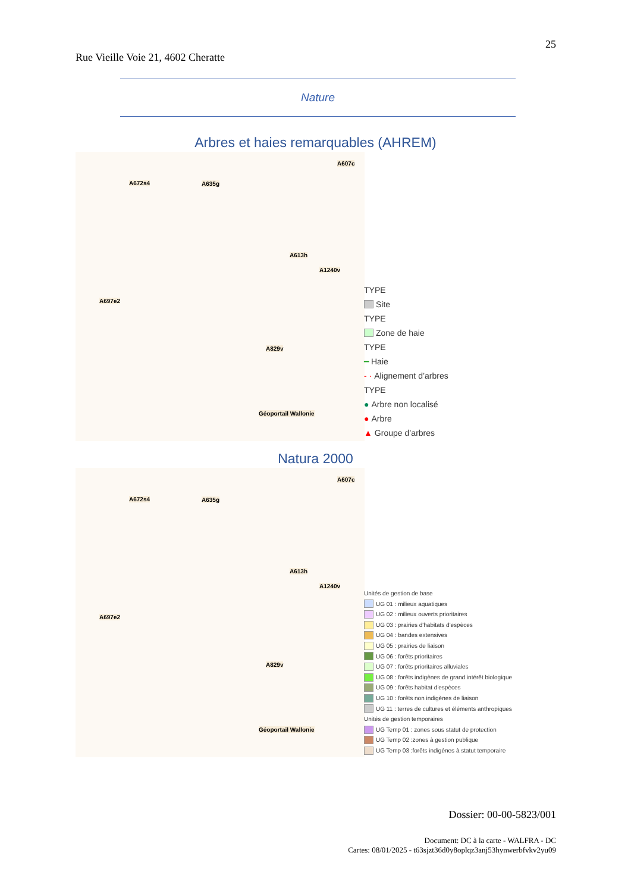25
Rue Vieille Voie 21, 4602 Cheratte
Nature
Arbres et haies remarquables (AHREM)
A672s4 A635g
A607c
A613h
A1240v
A697e2
A829v
Géoportail Wallonie
TYPE
Site
TYPE
Zone de haie
TYPE
━ Haie
- · Alignement d’arbres
TYPE
● Arbre non localisé
● Arbre
▲ Groupe d’arbres
Natura 2000
A672s4 A635g
A607c
A613h
A1240v
A697e2
A829v
Géoportail Wallonie
Unités de gestion de base
UG 01 : milieux aquatiques
UG 02 : milieux ouverts prioritaires
UG 03 : prairies d'habitats d'espèces
UG 04 : bandes extensives
UG 05 : prairies de liaison
UG 06 : forêts prioritaires
UG 07 : forêts prioritaires alluviales
UG 08 : forêts indigènes de grand intérêt biologique
UG 09 : forêts habitat d'espèces
UG 10 : forêts non indigènes de liaison
UG 11 : terres de cultures et éléments anthropiques
Unités de gestion temporaires
UG Temp 01 : zones sous statut de protection
UG Temp 02 :zones à gestion publique
UG Temp 03 :forêts indigènes à statut temporaire
Dossier: 00-00-5823/001
Document: DC à la carte - WALFRA - DC
Cartes: 08/01/2025 - t63sjzt36d0y8oplqz3anj53hynwerbfvkv2yu09